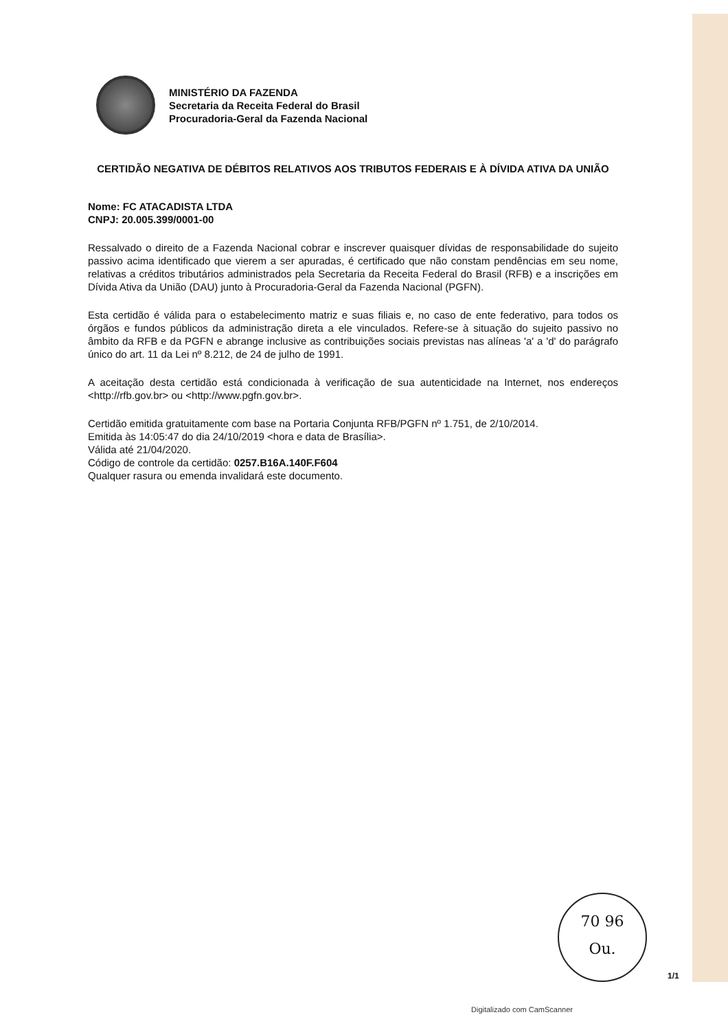MINISTÉRIO DA FAZENDA
Secretaria da Receita Federal do Brasil
Procuradoria-Geral da Fazenda Nacional
CERTIDÃO NEGATIVA DE DÉBITOS RELATIVOS AOS TRIBUTOS FEDERAIS E À DÍVIDA ATIVA DA UNIÃO
Nome: FC ATACADISTA LTDA
CNPJ: 20.005.399/0001-00
Ressalvado o direito de a Fazenda Nacional cobrar e inscrever quaisquer dívidas de responsabilidade do sujeito passivo acima identificado que vierem a ser apuradas, é certificado que não constam pendências em seu nome, relativas a créditos tributários administrados pela Secretaria da Receita Federal do Brasil (RFB) e a inscrições em Dívida Ativa da União (DAU) junto à Procuradoria-Geral da Fazenda Nacional (PGFN).
Esta certidão é válida para o estabelecimento matriz e suas filiais e, no caso de ente federativo, para todos os órgãos e fundos públicos da administração direta a ele vinculados. Refere-se à situação do sujeito passivo no âmbito da RFB e da PGFN e abrange inclusive as contribuições sociais previstas nas alíneas 'a' a 'd' do parágrafo único do art. 11 da Lei nº 8.212, de 24 de julho de 1991.
A aceitação desta certidão está condicionada à verificação de sua autenticidade na Internet, nos endereços <http://rfb.gov.br> ou <http://www.pgfn.gov.br>.
Certidão emitida gratuitamente com base na Portaria Conjunta RFB/PGFN nº 1.751, de 2/10/2014.
Emitida às 14:05:47 do dia 24/10/2019 <hora e data de Brasília>.
Válida até 21/04/2020.
Código de controle da certidão: 0257.B16A.140F.F604
Qualquer rasura ou emenda invalidará este documento.
70 96
Ou.
1/1
Digitalizado com CamScanner